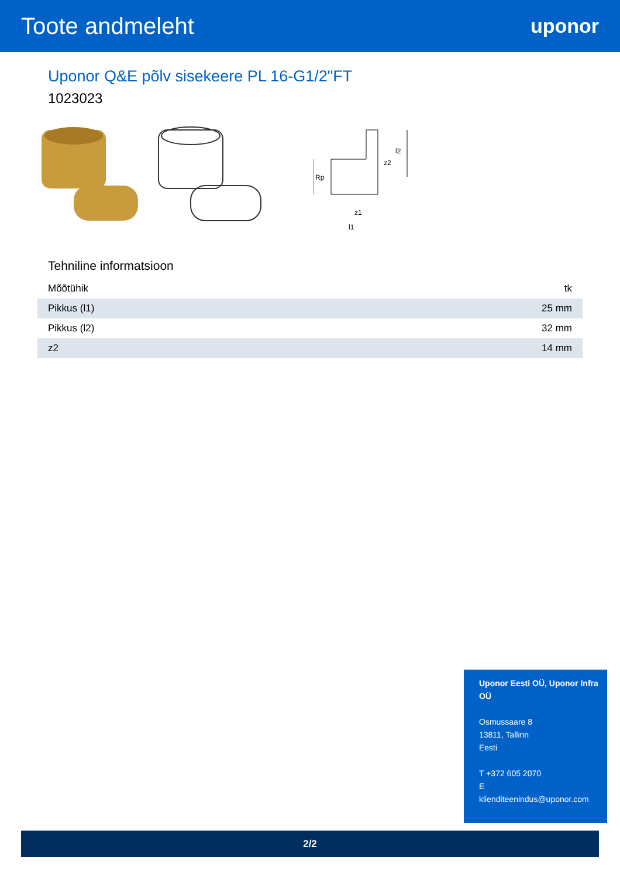Toote andmeleht
uponor
Uponor Q&E põlv sisekeere PL 16-G1/2"FT
1023023
Rp
l2
z2
z1
l1
Tehniline informatsioon
| Mõõtühik | tk |
| Pikkus (l1) | 25 mm |
| Pikkus (l2) | 32 mm |
| z2 | 14 mm |
Uponor Eesti OÜ, Uponor Infra OÜ
Osmussaare 8
13811, Tallinn
Eesti
T +372 605 2070
E
klienditeenindus@uponor.com
2/2